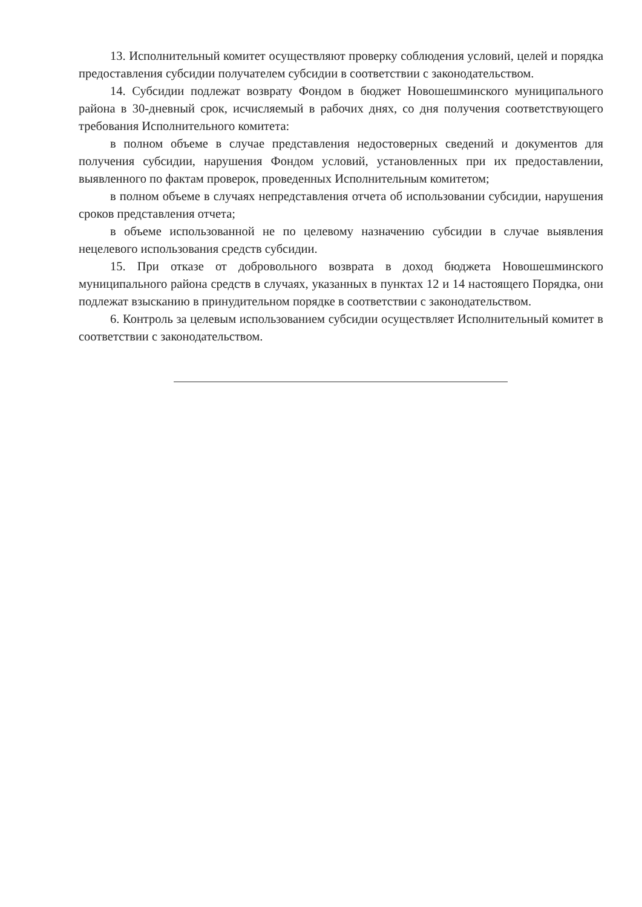13. Исполнительный комитет осуществляют проверку соблюдения условий, целей и порядка предоставления субсидии получателем субсидии в соответствии с законодательством.
14. Субсидии подлежат возврату Фондом в бюджет Новошешминского муниципального района в 30-дневный срок, исчисляемый в рабочих днях, со дня получения соответствующего требования Исполнительного комитета:
в полном объеме в случае представления недостоверных сведений и документов для получения субсидии, нарушения Фондом условий, установленных при их предоставлении, выявленного по фактам проверок, проведенных Исполнительным комитетом;
в полном объеме в случаях непредставления отчета об использовании субсидии, нарушения сроков представления отчета;
в объеме использованной не по целевому назначению субсидии в случае выявления нецелевого использования средств субсидии.
15. При отказе от добровольного возврата в доход бюджета Новошешминского муниципального района средств в случаях, указанных в пунктах 12 и 14 настоящего Порядка, они подлежат взысканию в принудительном порядке в соответствии с законодательством.
6. Контроль за целевым использованием субсидии осуществляет Исполнительный комитет в соответствии с законодательством.